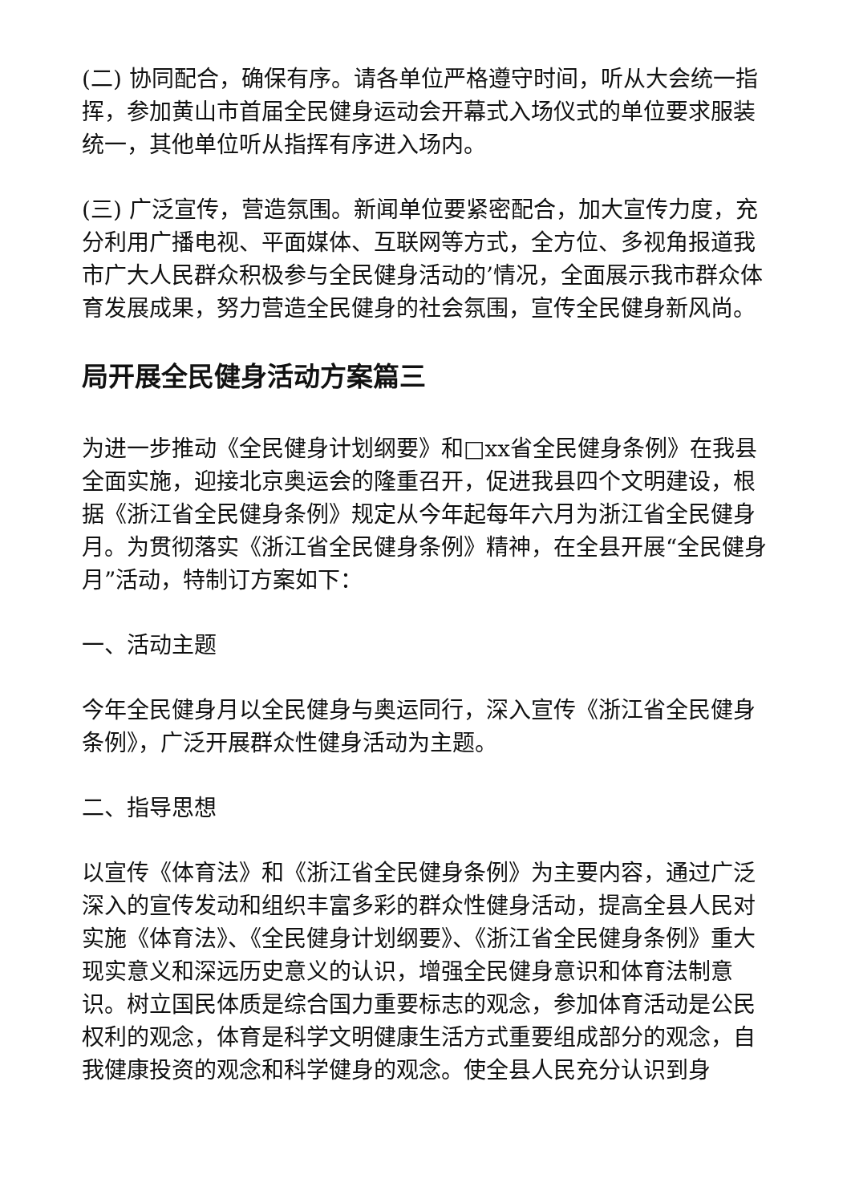(二) 协同配合，确保有序。请各单位严格遵守时间，听从大会统一指挥，参加黄山市首届全民健身运动会开幕式入场仪式的单位要求服装统一，其他单位听从指挥有序进入场内。
(三) 广泛宣传，营造氛围。新闻单位要紧密配合，加大宣传力度，充分利用广播电视、平面媒体、互联网等方式，全方位、多视角报道我市广大人民群众积极参与全民健身活动的’情况，全面展示我市群众体育发展成果，努力营造全民健身的社会氛围，宣传全民健身新风尚。
局开展全民健身活动方案篇三
为进一步推动《全民健身计划纲要》和□xx省全民健身条例》在我县全面实施，迎接北京奥运会的隆重召开，促进我县四个文明建设，根据《浙江省全民健身条例》规定从今年起每年六月为浙江省全民健身月。为贯彻落实《浙江省全民健身条例》精神，在全县开展“全民健身月”活动，特制订方案如下：
一、活动主题
今年全民健身月以全民健身与奥运同行，深入宣传《浙江省全民健身条例》，广泛开展群众性健身活动为主题。
二、指导思想
以宣传《体育法》和《浙江省全民健身条例》为主要内容，通过广泛深入的宣传发动和组织丰富多彩的群众性健身活动，提高全县人民对实施《体育法》、《全民健身计划纲要》、《浙江省全民健身条例》重大现实意义和深远历史意义的认识，增强全民健身意识和体育法制意识。树立国民体质是综合国力重要标志的观念，参加体育活动是公民权利的观念，体育是科学文明健康生活方式重要组成部分的观念，自我健康投资的观念和科学健身的观念。使全县人民充分认识到身